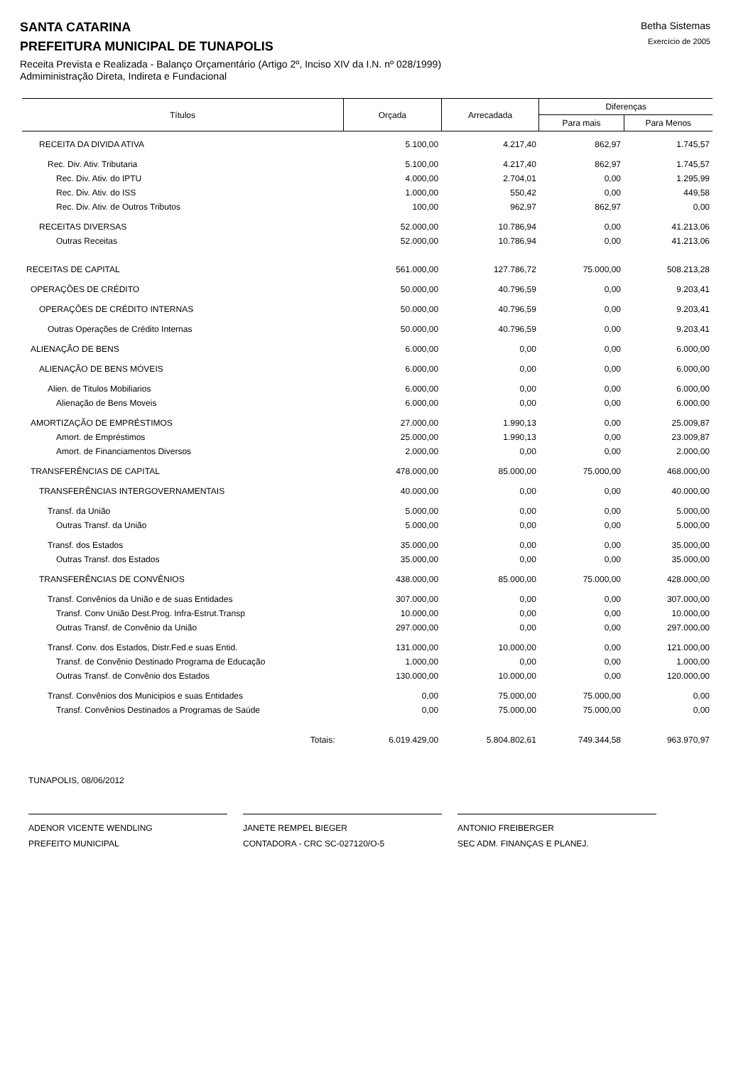SANTA CATARINA
PREFEITURA MUNICIPAL DE TUNAPOLIS
Betha Sistemas
Exercício de 2005
Receita Prevista e Realizada - Balanço Orçamentário (Artigo 2º, Inciso XIV da I.N. nº 028/1999)
Admiministração Direta, Indireta e Fundacional
| Títulos | Orçada | Arrecadada | Diferenças | |
| --- | --- | --- | --- | --- |
| | | | Para mais | Para Menos |
| RECEITA DA DIVIDA ATIVA | 5.100,00 | 4.217,40 | 862,97 | 1.745,57 |
| Rec. Div. Ativ. Tributaria | 5.100,00 | 4.217,40 | 862,97 | 1.745,57 |
| Rec. Div. Ativ. do IPTU | 4.000,00 | 2.704,01 | 0,00 | 1.295,99 |
| Rec. Div. Ativ. do ISS | 1.000,00 | 550,42 | 0,00 | 449,58 |
| Rec. Div. Ativ. de Outros Tributos | 100,00 | 962,97 | 862,97 | 0,00 |
| RECEITAS DIVERSAS | 52.000,00 | 10.786,94 | 0,00 | 41.213,06 |
| Outras Receitas | 52.000,00 | 10.786,94 | 0,00 | 41.213,06 |
| RECEITAS DE CAPITAL | 561.000,00 | 127.786,72 | 75.000,00 | 508.213,28 |
| OPERAÇÕES DE CRÉDITO | 50.000,00 | 40.796,59 | 0,00 | 9.203,41 |
| OPERAÇÕES DE CRÉDITO INTERNAS | 50.000,00 | 40.796,59 | 0,00 | 9.203,41 |
| Outras Operações de Crédito Internas | 50.000,00 | 40.796,59 | 0,00 | 9.203,41 |
| ALIENAÇÃO DE BENS | 6.000,00 | 0,00 | 0,00 | 6.000,00 |
| ALIENAÇÃO DE BENS MÓVEIS | 6.000,00 | 0,00 | 0,00 | 6.000,00 |
| Alien. de Titulos Mobiliarios | 6.000,00 | 0,00 | 0,00 | 6.000,00 |
| Alienação de Bens Moveis | 6.000,00 | 0,00 | 0,00 | 6.000,00 |
| AMORTIZAÇÃO DE EMPRÉSTIMOS | 27.000,00 | 1.990,13 | 0,00 | 25.009,87 |
| Amort. de Empréstimos | 25.000,00 | 1.990,13 | 0,00 | 23.009,87 |
| Amort. de Financiamentos Diversos | 2.000,00 | 0,00 | 0,00 | 2.000,00 |
| TRANSFERÊNCIAS DE CAPITAL | 478.000,00 | 85.000,00 | 75.000,00 | 468.000,00 |
| TRANSFERÊNCIAS INTERGOVERNAMENTAIS | 40.000,00 | 0,00 | 0,00 | 40.000,00 |
| Transf. da União | 5.000,00 | 0,00 | 0,00 | 5.000,00 |
| Outras Transf. da União | 5.000,00 | 0,00 | 0,00 | 5.000,00 |
| Transf. dos Estados | 35.000,00 | 0,00 | 0,00 | 35.000,00 |
| Outras Transf. dos Estados | 35.000,00 | 0,00 | 0,00 | 35.000,00 |
| TRANSFERÊNCIAS DE CONVÊNIOS | 438.000,00 | 85.000,00 | 75.000,00 | 428.000,00 |
| Transf. Convênios da União e de suas Entidades | 307.000,00 | 0,00 | 0,00 | 307.000,00 |
| Transf. Conv União Dest.Prog. Infra-Estrut.Transp | 10.000,00 | 0,00 | 0,00 | 10.000,00 |
| Outras Transf. de Convênio da União | 297.000,00 | 0,00 | 0,00 | 297.000,00 |
| Transf. Conv. dos Estados, Distr.Fed.e suas Entid. | 131.000,00 | 10.000,00 | 0,00 | 121.000,00 |
| Transf. de Convênio Destinado Programa de Educação | 1.000,00 | 0,00 | 0,00 | 1.000,00 |
| Outras Transf. de Convênio dos Estados | 130.000,00 | 10.000,00 | 0,00 | 120.000,00 |
| Transf. Convênios dos Municipios e suas Entidades | 0,00 | 75.000,00 | 75.000,00 | 0,00 |
| Transf. Convênios Destinados a Programas de Saúde | 0,00 | 75.000,00 | 75.000,00 | 0,00 |
| Totais: | 6.019.429,00 | 5.804.802,61 | 749.344,58 | 963.970,97 |
TUNAPOLIS, 08/06/2012
ADENOR VICENTE WENDLING
PREFEITO MUNICIPAL
JANETE REMPEL BIEGER
CONTADORA - CRC SC-027120/O-5
ANTONIO FREIBERGER
SEC ADM. FINANÇAS E PLANEJ.